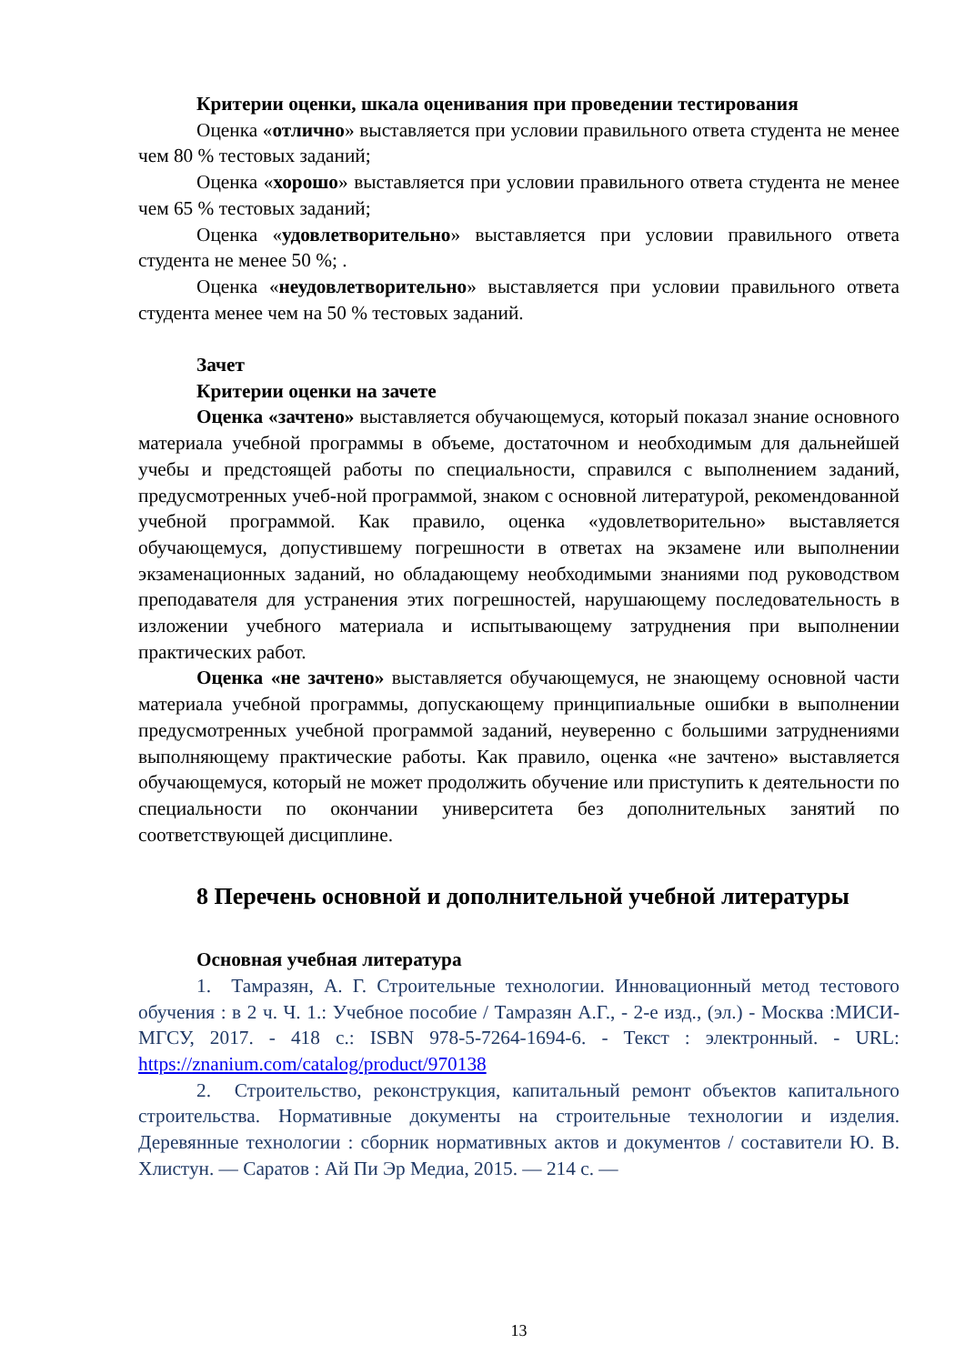Критерии оценки, шкала оценивания при проведении тестирования
Оценка «отлично» выставляется при условии правильного ответа студента не менее чем 80 % тестовых заданий;
Оценка «хорошо» выставляется при условии правильного ответа студента не менее чем 65 % тестовых заданий;
Оценка «удовлетворительно» выставляется при условии правильного ответа студента не менее 50 %; .
Оценка «неудовлетворительно» выставляется при условии правильного ответа студента менее чем на 50 % тестовых заданий.
Зачет
Критерии оценки на зачете
Оценка «зачтено» выставляется обучающемуся, который показал знание основного материала учебной программы в объеме, достаточном и необходимым для дальнейшей учебы и предстоящей работы по специальности, справился с выполнением заданий, предусмотренных учеб-ной программой, знаком с основной литературой, рекомендованной учебной программой. Как правило, оценка «удовлетворительно» выставляется обучающемуся, допустившему погрешности в ответах на экзамене или выполнении экзаменационных заданий, но обладающему необходимыми знаниями под руководством преподавателя для устранения этих погрешностей, нарушающему последовательность в изложении учебного материала и испытывающему затруднения при выполнении практических работ.
Оценка «не зачтено» выставляется обучающемуся, не знающему основной части материала учебной программы, допускающему принципиальные ошибки в выполнении предусмотренных учебной программой заданий, неуверенно с большими затруднениями выполняющему практические работы. Как правило, оценка «не зачтено» выставляется обучающемуся, который не может продолжить обучение или приступить к деятельности по специальности по окончании университета без дополнительных занятий по соответствующей дисциплине.
8 Перечень основной и дополнительной учебной литературы
Основная учебная литература
1. Тамразян, А. Г. Строительные технологии. Инновационный метод тестового обучения : в 2 ч. Ч. 1.: Учебное пособие / Тамразян А.Г., - 2-е изд., (эл.) - Москва :МИСИ-МГСУ, 2017. - 418 с.: ISBN 978-5-7264-1694-6. - Текст : электронный. - URL: https://znanium.com/catalog/product/970138
2. Строительство, реконструкция, капитальный ремонт объектов капитального строительства. Нормативные документы на строительные технологии и изделия. Деревянные технологии : сборник нормативных актов и документов / составители Ю. В. Хлистун. — Саратов : Ай Пи Эр Медиа, 2015. — 214 с. —
13